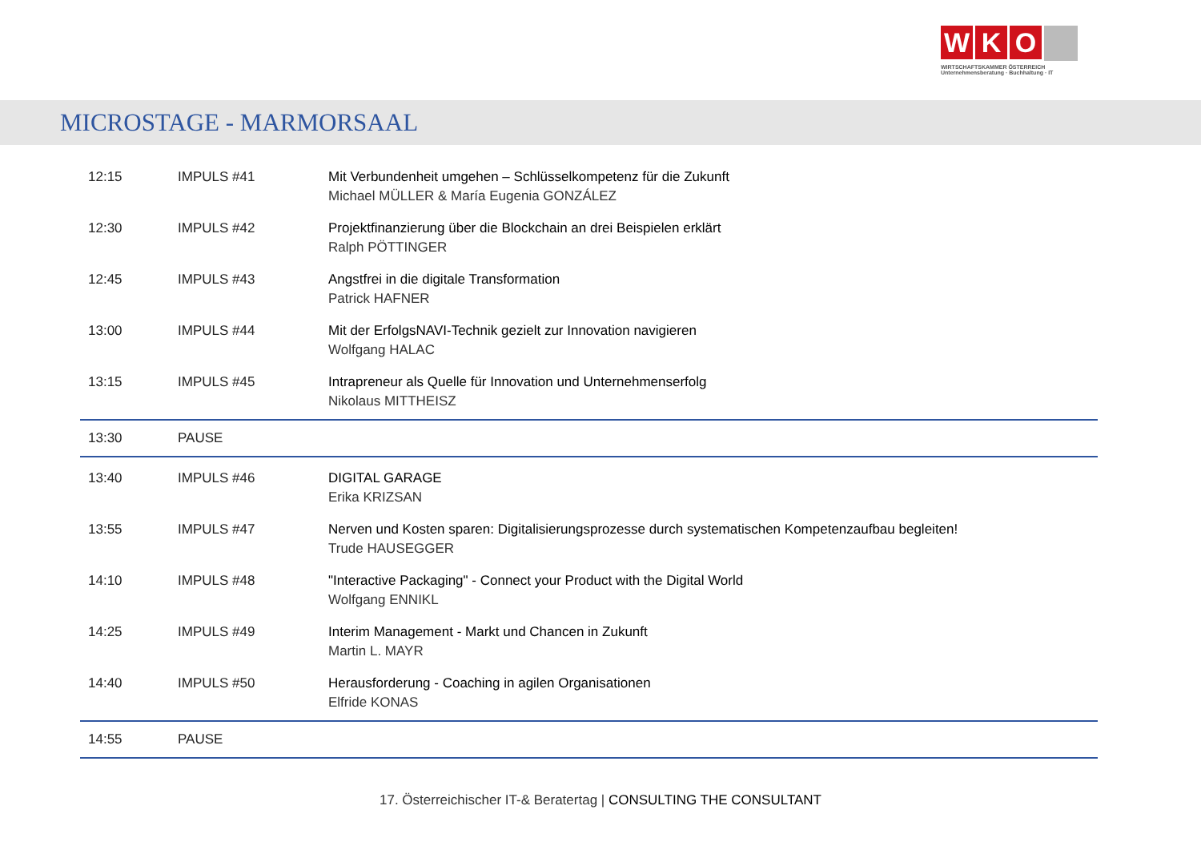W K O
WIRTSCHAFTSKAMMER ÖSTERREICH
Unternehmensberatung · Buchhaltung · IT
MICROSTAGE - MARMORSAAL
| 12:15 | IMPULS #41 | Mit Verbundenheit umgehen – Schlüsselkompetenz für die Zukunft Michael MÜLLER & María Eugenia GONZÁLEZ |
| 12:30 | IMPULS #42 | Projektfinanzierung über die Blockchain an drei Beispielen erklärt Ralph PÖTTINGER |
| 12:45 | IMPULS #43 | Angstfrei in die digitale Transformation Patrick HAFNER |
| 13:00 | IMPULS #44 | Mit der ErfolgsNAVI-Technik gezielt zur Innovation navigieren Wolfgang HALAC |
| 13:15 | IMPULS #45 | Intrapreneur als Quelle für Innovation und Unternehmenserfolg Nikolaus MITTHEISZ |
| 13:30 | PAUSE | |
| 13:40 | IMPULS #46 | DIGITAL GARAGE Erika KRIZSAN |
| 13:55 | IMPULS #47 | Nerven und Kosten sparen: Digitalisierungsprozesse durch systematischen Kompetenzaufbau begleiten! Trude HAUSEGGER |
| 14:10 | IMPULS #48 | "Interactive Packaging" - Connect your Product with the Digital World Wolfgang ENNIKL |
| 14:25 | IMPULS #49 | Interim Management - Markt und Chancen in Zukunft Martin L. MAYR |
| 14:40 | IMPULS #50 | Herausforderung - Coaching in agilen Organisationen Elfride KONAS |
| 14:55 | PAUSE | |
17. Österreichischer IT-& Beratertag | CONSULTING THE CONSULTANT